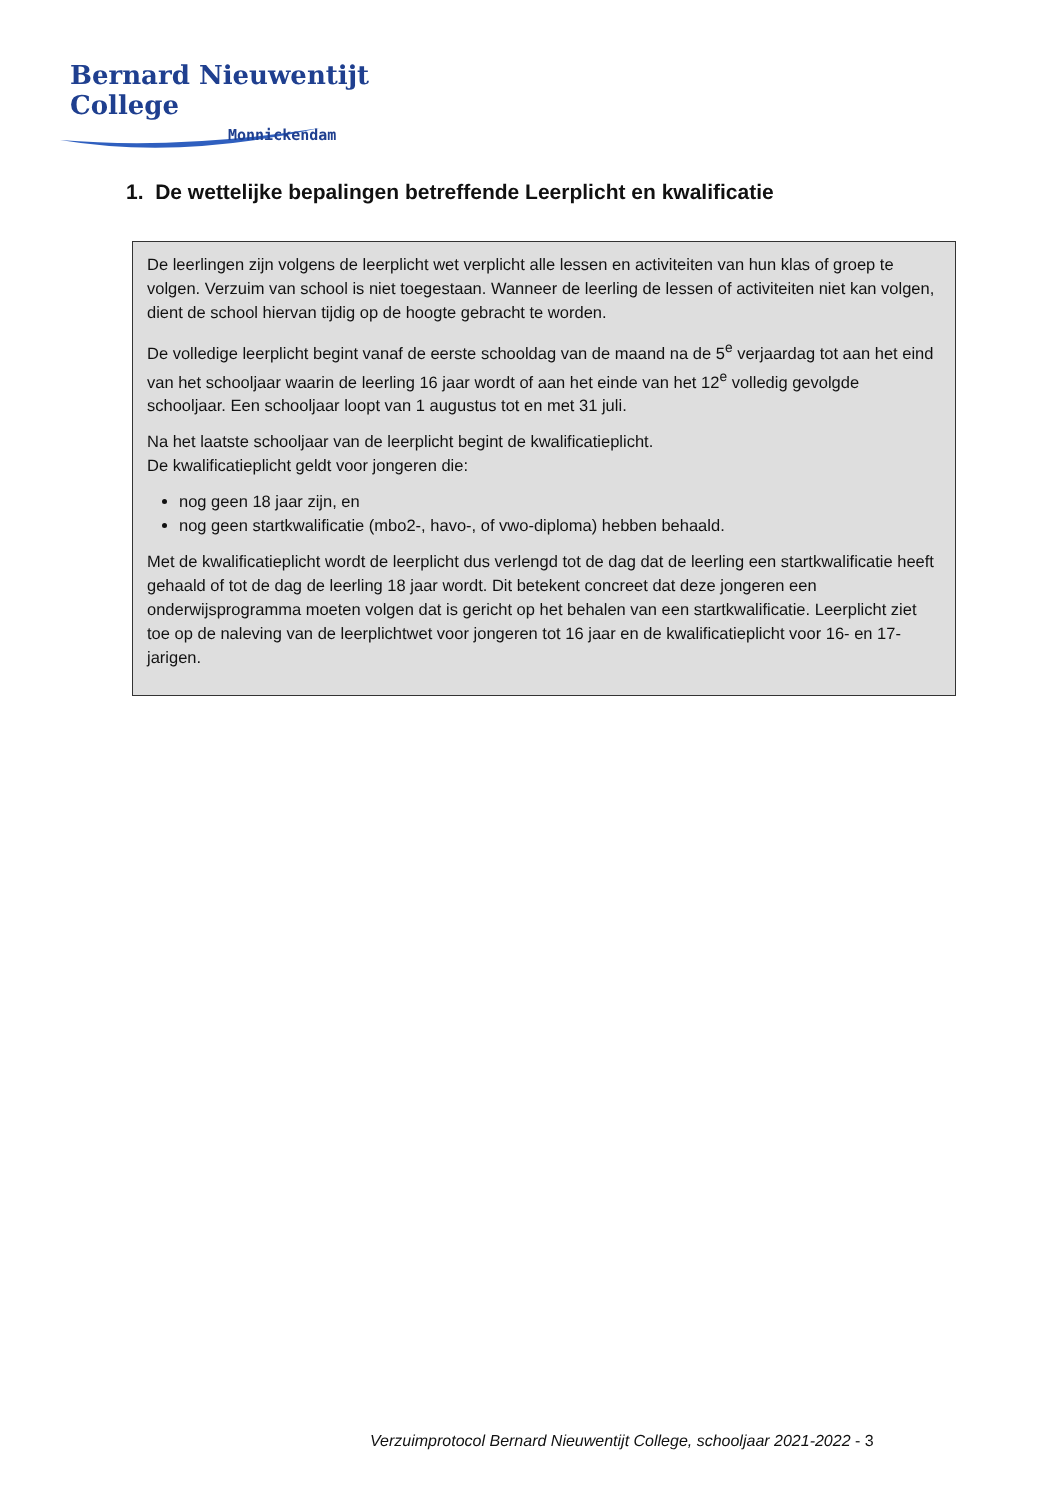Bernard Nieuwentijt College
Monnickendam
1. De wettelijke bepalingen betreffende Leerplicht en kwalificatie
De leerlingen zijn volgens de leerplicht wet verplicht alle lessen en activiteiten van hun klas of groep te volgen. Verzuim van school is niet toegestaan. Wanneer de leerling de lessen of activiteiten niet kan volgen, dient de school hiervan tijdig op de hoogte gebracht te worden.
De volledige leerplicht begint vanaf de eerste schooldag van de maand na de 5<sup>e</sup> verjaardag tot aan het eind van het schooljaar waarin de leerling 16 jaar wordt of aan het einde van het 12<sup>e</sup> volledig gevolgde schooljaar. Een schooljaar loopt van 1 augustus tot en met 31 juli.
Na het laatste schooljaar van de leerplicht begint de kwalificatieplicht.
De kwalificatieplicht geldt voor jongeren die:
nog geen 18 jaar zijn, en
nog geen startkwalificatie (mbo2-, havo-, of vwo-diploma) hebben behaald.
Met de kwalificatieplicht wordt de leerplicht dus verlengd tot de dag dat de leerling een startkwalificatie heeft gehaald of tot de dag de leerling 18 jaar wordt. Dit betekent concreet dat deze jongeren een onderwijsprogramma moeten volgen dat is gericht op het behalen van een startkwalificatie. Leerplicht ziet toe op de naleving van de leerplichtwet voor jongeren tot 16 jaar en de kwalificatieplicht voor 16- en 17-jarigen.
Verzuimprotocol Bernard Nieuwentijt College, schooljaar 2021-2022 - 3